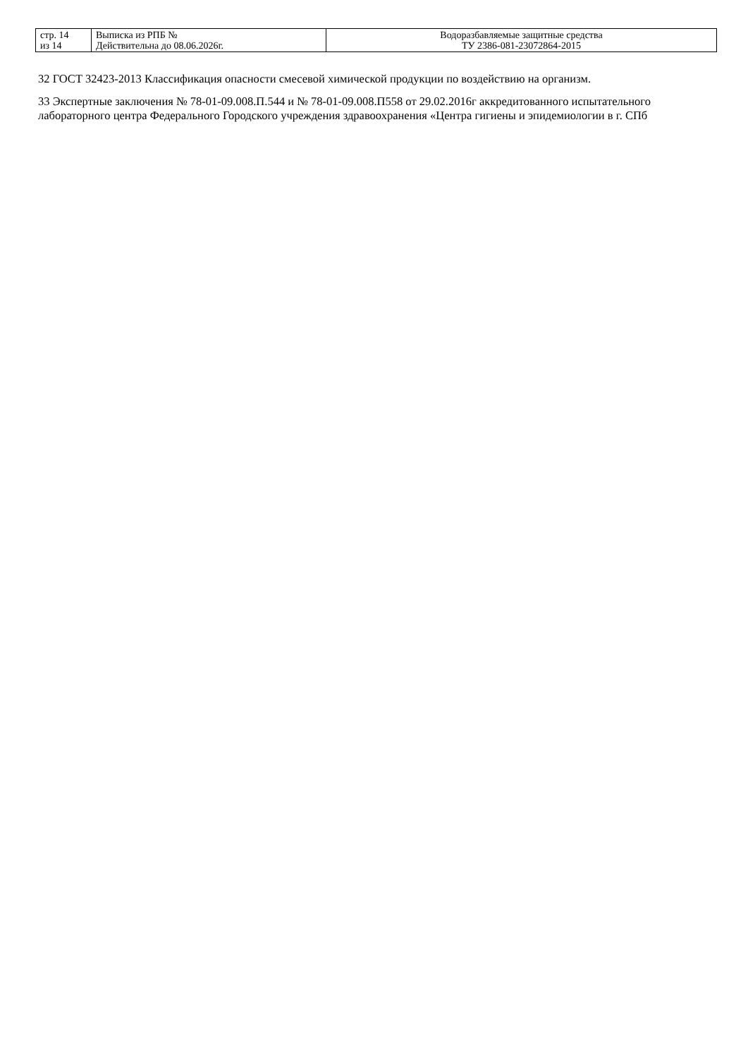| стр. 14 из 14 | Выписка из РПБ № Действительна до 08.06.2026г. | Водоразбавляемые защитные средства ТУ 2386-081-23072864-2015 |
32 ГОСТ 32423-2013 Классификация опасности смесевой химической продукции по воздействию на организм.
33 Экспертные заключения № 78-01-09.008.П.544 и № 78-01-09.008.П558 от 29.02.2016г аккредитованного испытательного лабораторного центра Федерального Городского учреждения здравоохранения «Центра гигиены и эпидемиологии в г. СПб